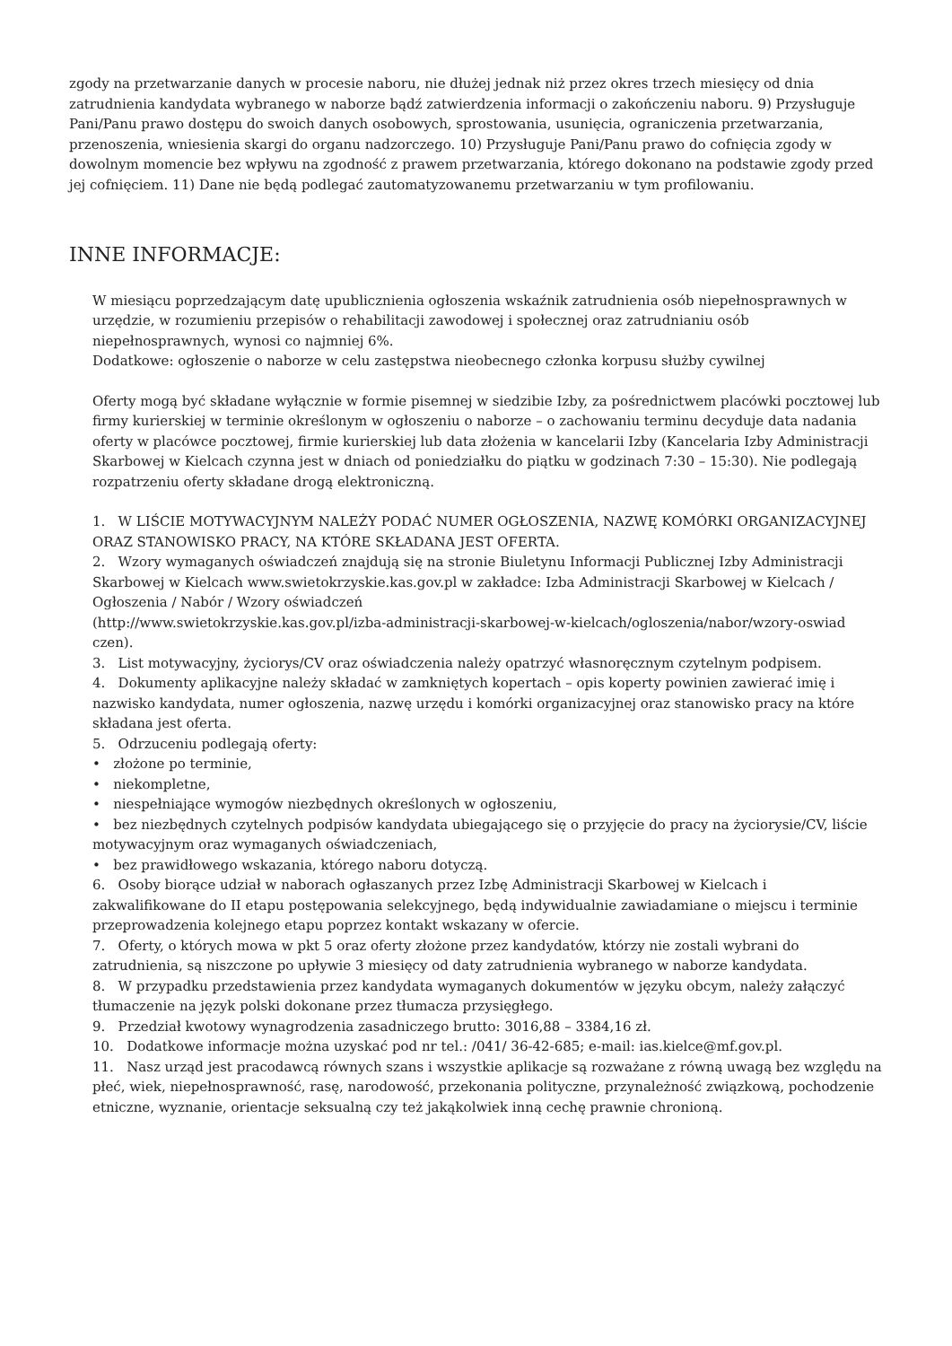zgody na przetwarzanie danych w procesie naboru, nie dłużej jednak niż przez okres trzech miesięcy od dnia zatrudnienia kandydata wybranego w naborze bądź zatwierdzenia informacji o zakończeniu naboru. 9) Przysługuje Pani/Panu prawo dostępu do swoich danych osobowych, sprostowania, usunięcia, ograniczenia przetwarzania, przenoszenia, wniesienia skargi do organu nadzorczego. 10) Przysługuje Pani/Panu prawo do cofnięcia zgody w dowolnym momencie bez wpływu na zgodność z prawem przetwarzania, którego dokonano na podstawie zgody przed jej cofnięciem. 11) Dane nie będą podlegać zautomatyzowanemu przetwarzaniu w tym profilowaniu.
INNE INFORMACJE:
W miesiącu poprzedzającym datę upublicznienia ogłoszenia wskaźnik zatrudnienia osób niepełnosprawnych w urzędzie, w rozumieniu przepisów o rehabilitacji zawodowej i społecznej oraz zatrudnianiu osób niepełnosprawnych, wynosi co najmniej 6%.
Dodatkowe: ogłoszenie o naborze w celu zastępstwa nieobecnego członka korpusu służby cywilnej
Oferty mogą być składane wyłącznie w formie pisemnej w siedzibie Izby, za pośrednictwem placówki pocztowej lub firmy kurierskiej w terminie określonym w ogłoszeniu o naborze – o zachowaniu terminu decyduje data nadania oferty w placówce pocztowej, firmie kurierskiej lub data złożenia w kancelarii Izby (Kancelaria Izby Administracji Skarbowej w Kielcach czynna jest w dniach od poniedziałku do piątku w godzinach 7:30 – 15:30). Nie podlegają rozpatrzeniu oferty składane drogą elektroniczną.
1. W LIŚCIE MOTYWACYJNYM NALEŻY PODAĆ NUMER OGŁOSZENIA, NAZWĘ KOMÓRKI ORGANIZACYJNEJ ORAZ STANOWISKO PRACY, NA KTÓRE SKŁADANA JEST OFERTA.
2. Wzory wymaganych oświadczeń znajdują się na stronie Biuletynu Informacji Publicznej Izby Administracji Skarbowej w Kielcach www.swietokrzyskie.kas.gov.pl w zakładce: Izba Administracji Skarbowej w Kielcach / Ogłoszenia / Nabór / Wzory oświadczeń
(http://www.swietokrzyskie.kas.gov.pl/izba-administracji-skarbowej-w-kielcach/ogloszenia/nabor/wzory-oswiad czen).
3. List motywacyjny, życiorys/CV oraz oświadczenia należy opatrzyć własnoręcznym czytelnym podpisem.
4. Dokumenty aplikacyjne należy składać w zamkniętych kopertach – opis koperty powinien zawierać imię i nazwisko kandydata, numer ogłoszenia, nazwę urzędu i komórki organizacyjnej oraz stanowisko pracy na które składana jest oferta.
5. Odrzuceniu podlegają oferty:
• złożone po terminie,
• niekompletne,
• niespełniające wymogów niezbędnych określonych w ogłoszeniu,
• bez niezbędnych czytelnych podpisów kandydata ubiegającego się o przyjęcie do pracy na życiorysie/CV, liście motywacyjnym oraz wymaganych oświadczeniach,
• bez prawidłowego wskazania, którego naboru dotyczą.
6. Osoby biorące udział w naborach ogłaszanych przez Izbę Administracji Skarbowej w Kielcach i zakwalifikowane do II etapu postępowania selekcyjnego, będą indywidualnie zawiadamiane o miejscu i terminie przeprowadzenia kolejnego etapu poprzez kontakt wskazany w ofercie.
7. Oferty, o których mowa w pkt 5 oraz oferty złożone przez kandydatów, którzy nie zostali wybrani do zatrudnienia, są niszczone po upływie 3 miesięcy od daty zatrudnienia wybranego w naborze kandydata.
8. W przypadku przedstawienia przez kandydata wymaganych dokumentów w języku obcym, należy załączyć tłumaczenie na język polski dokonane przez tłumacza przysięgłego.
9. Przedział kwotowy wynagrodzenia zasadniczego brutto: 3016,88 – 3384,16 zł.
10. Dodatkowe informacje można uzyskać pod nr tel.: /041/ 36-42-685; e-mail: ias.kielce@mf.gov.pl.
11. Nasz urząd jest pracodawcą równych szans i wszystkie aplikacje są rozważane z równą uwagą bez względu na płeć, wiek, niepełnosprawność, rasę, narodowość, przekonania polityczne, przynależność związkową, pochodzenie etniczne, wyznanie, orientacje seksualną czy też jakąkolwiek inną cechę prawnie chronioną.